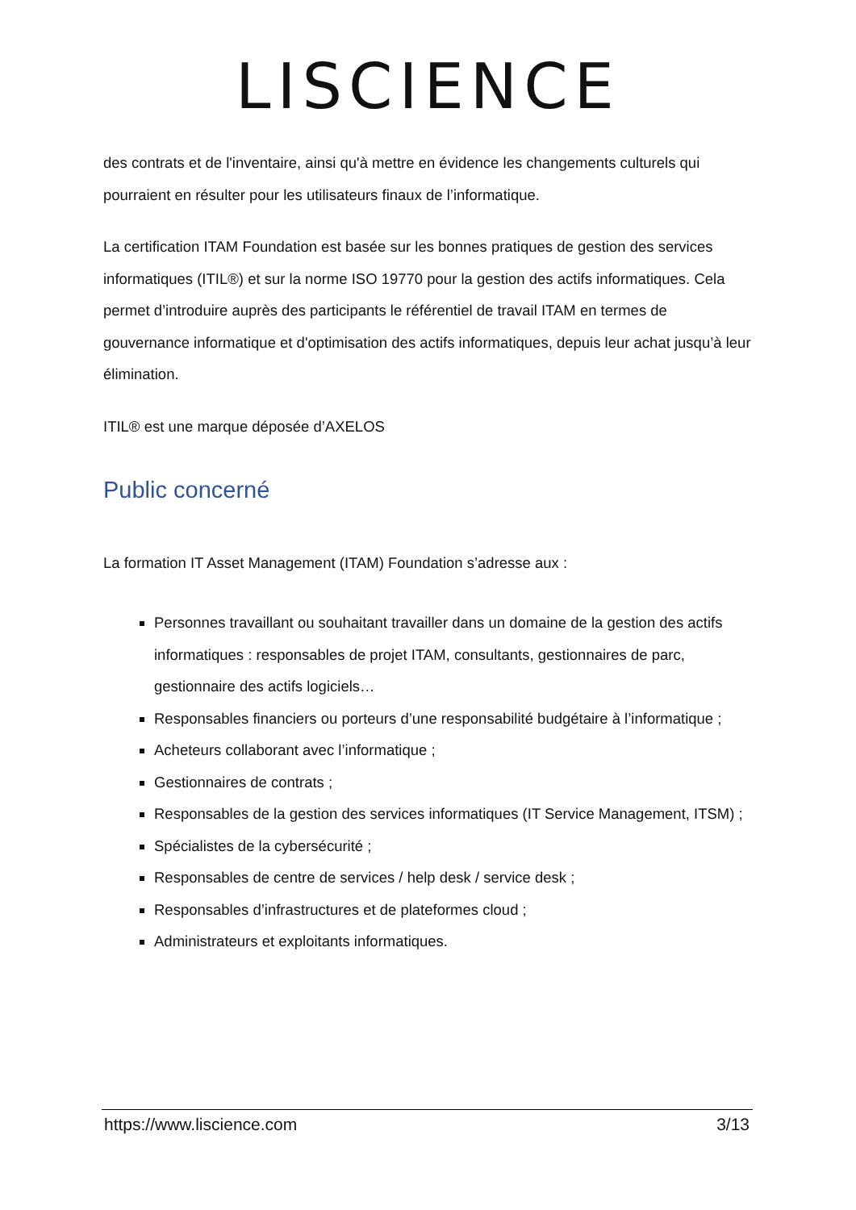LISCIENCE
des contrats et de l'inventaire, ainsi qu'à mettre en évidence les changements culturels qui pourraient en résulter pour les utilisateurs finaux de l’informatique.
La certification ITAM Foundation est basée sur les bonnes pratiques de gestion des services informatiques (ITIL®) et sur la norme ISO 19770 pour la gestion des actifs informatiques. Cela permet d’introduire auprès des participants le référentiel de travail ITAM en termes de gouvernance informatique et d'optimisation des actifs informatiques, depuis leur achat jusqu’à leur élimination.
ITIL® est une marque déposée d’AXELOS
Public concerné
La formation IT Asset Management (ITAM) Foundation s’adresse aux :
Personnes travaillant ou souhaitant travailler dans un domaine de la gestion des actifs informatiques : responsables de projet ITAM, consultants, gestionnaires de parc, gestionnaire des actifs logiciels…
Responsables financiers ou porteurs d’une responsabilité budgétaire à l’informatique ;
Acheteurs collaborant avec l’informatique ;
Gestionnaires de contrats ;
Responsables de la gestion des services informatiques (IT Service Management, ITSM) ;
Spécialistes de la cybersécurité ;
Responsables de centre de services / help desk / service desk ;
Responsables d’infrastructures et de plateformes cloud ;
Administrateurs et exploitants informatiques.
https://www.liscience.com 3/13